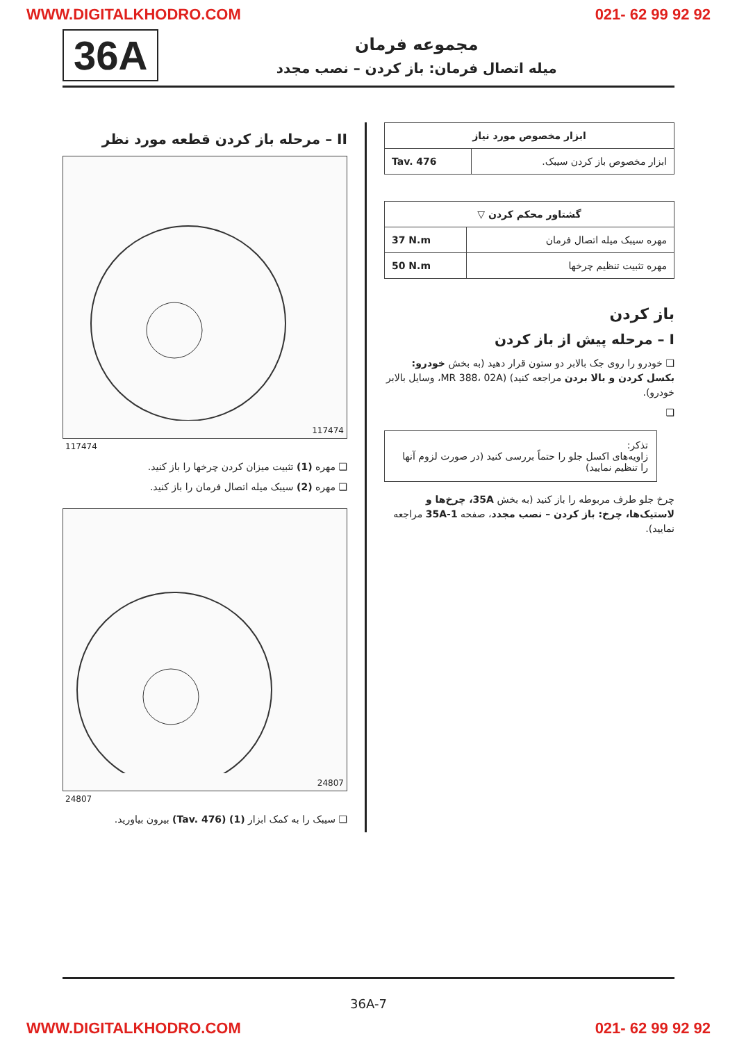WWW.DIGITALKHODRO.COM 021- 62 99 92 92
36A
مجموعه فرمان
میله اتصال فرمان: باز کردن – نصب مجدد
II – مرحله باز کردن قطعه مورد نظر
117474
117474
❑ مهره (1) تثبیت میزان کردن چرخها را باز کنید.
❑ مهره (2) سیبک میله اتصال فرمان را باز کنید.
24807
24807
❑ سیبک را به کمک ابزار (1) (Tav. 476) بیرون بیاورید.
| ابزار مخصوص مورد نیاز | |
| --- | --- |
| ابزار مخصوص باز کردن سیبک. | Tav. 476 |
| گشتاور محکم کردن ▽ | |
| --- | --- |
| مهره سیبک میله اتصال فرمان | 37 N.m |
| مهره تثبیت تنظیم چرخها | 50 N.m |
باز کردن
I – مرحله پیش از باز کردن
❑ خودرو را روی جک بالابر دو ستون قرار دهید (به بخش خودرو: بکسل کردن و بالا بردن مراجعه کنید) (MR 388، 02A، وسایل بالابر خودرو).
❑
تذکر:
زاویه‌های اکسل جلو را حتماً بررسی کنید (در صورت لزوم آنها را تنظیم نمایید)
چرخ جلو طرف مربوطه را باز کنید (به بخش 35A، چرخ‌ها و لاستیک‌ها، چرخ: باز کردن – نصب مجدد، صفحه 35A-1 مراجعه نمایید).
36A-7
WWW.DIGITALKHODRO.COM 021- 62 99 92 92